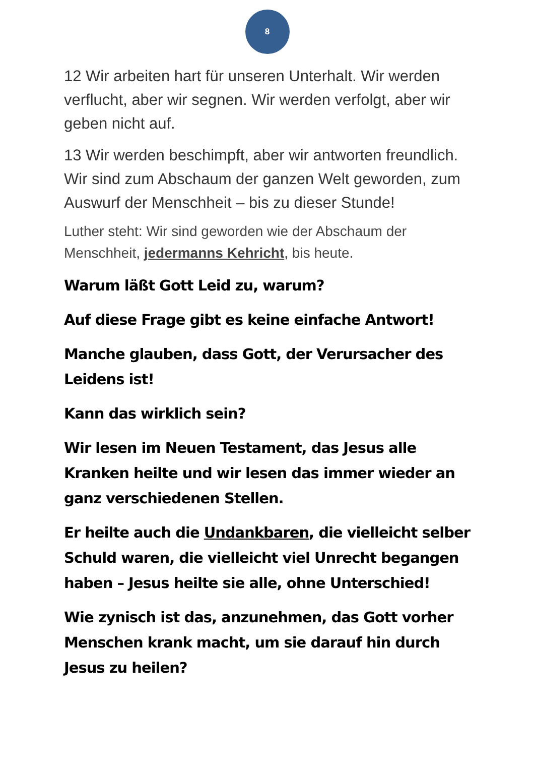8
12 Wir arbeiten hart für unseren Unterhalt. Wir werden verflucht, aber wir segnen. Wir werden verfolgt, aber wir geben nicht auf.
13 Wir werden beschimpft, aber wir antworten freundlich. Wir sind zum Abschaum der ganzen Welt geworden, zum Auswurf der Menschheit – bis zu dieser Stunde!
Luther steht: Wir sind geworden wie der Abschaum der Menschheit, jedermanns Kehricht, bis heute.
Warum läßt Gott Leid zu, warum?
Auf diese Frage gibt es keine einfache Antwort!
Manche glauben, dass Gott, der Verursacher des Leidens ist!
Kann das wirklich sein?
Wir lesen im Neuen Testament, das Jesus alle Kranken heilte und wir lesen das immer wieder an ganz verschiedenen Stellen.
Er heilte auch die Undankbaren, die vielleicht selber Schuld waren, die vielleicht viel Unrecht begangen haben – Jesus heilte sie alle, ohne Unterschied!
Wie zynisch ist das, anzunehmen, das Gott vorher Menschen krank macht, um sie darauf hin durch Jesus zu heilen?